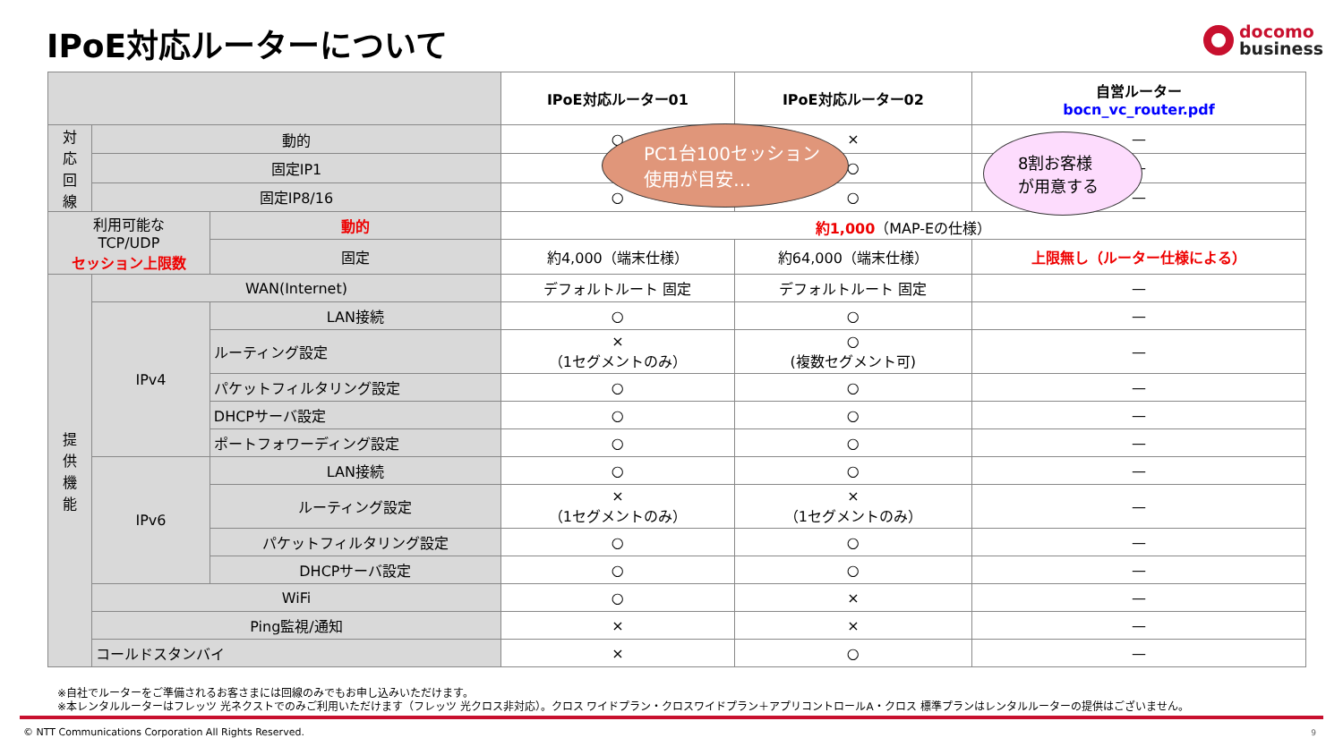IPoE対応ルーターについて
docomo
business
| | | | IPoE対応ルーター01 | IPoE対応ルーター02 | 自営ルーター bocn_vc_router.pdf |
| --- | --- | --- | --- | --- | --- |
| 対 応 回 線 | 動的 | | ○ | × | — |
| | 固定IP1 | | ○ | ○ | — |
| | 固定IP8/16 | | ○ | ○ | — |
| 利用可能な TCP/UDP セッション上限数 | | 動的 | 約1,000 （MAP-Eの仕様） | | |
| | | 固定 | 約4,000（端末仕様） | 約64,000（端末仕様） | 上限無し（ルーター仕様による） |
| 提 供 機 能 | WAN(Internet) | | デフォルトルート 固定 | デフォルトルート 固定 | — |
| | IPv4 | LAN接続 | ○ | ○ | — |
| | | ルーティング設定 | × （1セグメントのみ） | ○ (複数セグメント可) | — |
| | | パケットフィルタリング設定 | ○ | ○ | — |
| | | DHCPサーバ設定 | ○ | ○ | — |
| | | ポートフォワーディング設定 | ○ | ○ | — |
| | IPv6 | LAN接続 | ○ | ○ | — |
| | | ルーティング設定 | × （1セグメントのみ） | × （1セグメントのみ） | — |
| | | パケットフィルタリング設定 | ○ | ○ | — |
| | | DHCPサーバ設定 | ○ | ○ | — |
| | WiFi | | ○ | × | — |
| | Ping監視/通知 | | × | × | — |
| | コールドスタンバイ | | × | ○ | — |
PC1台100セッション
使用が目安…
8割お客様
が用意する
※自社でルーターをご準備されるお客さまには回線のみでもお申し込みいただけます。
※本レンタルルーターはフレッツ 光ネクストでのみご利用いただけます（フレッツ 光クロス非対応）。クロス ワイドプラン・クロスワイドプラン＋アプリコントロールA・クロス 標準プランはレンタルルーターの提供はございません。
© NTT Communications Corporation All Rights Reserved.
9